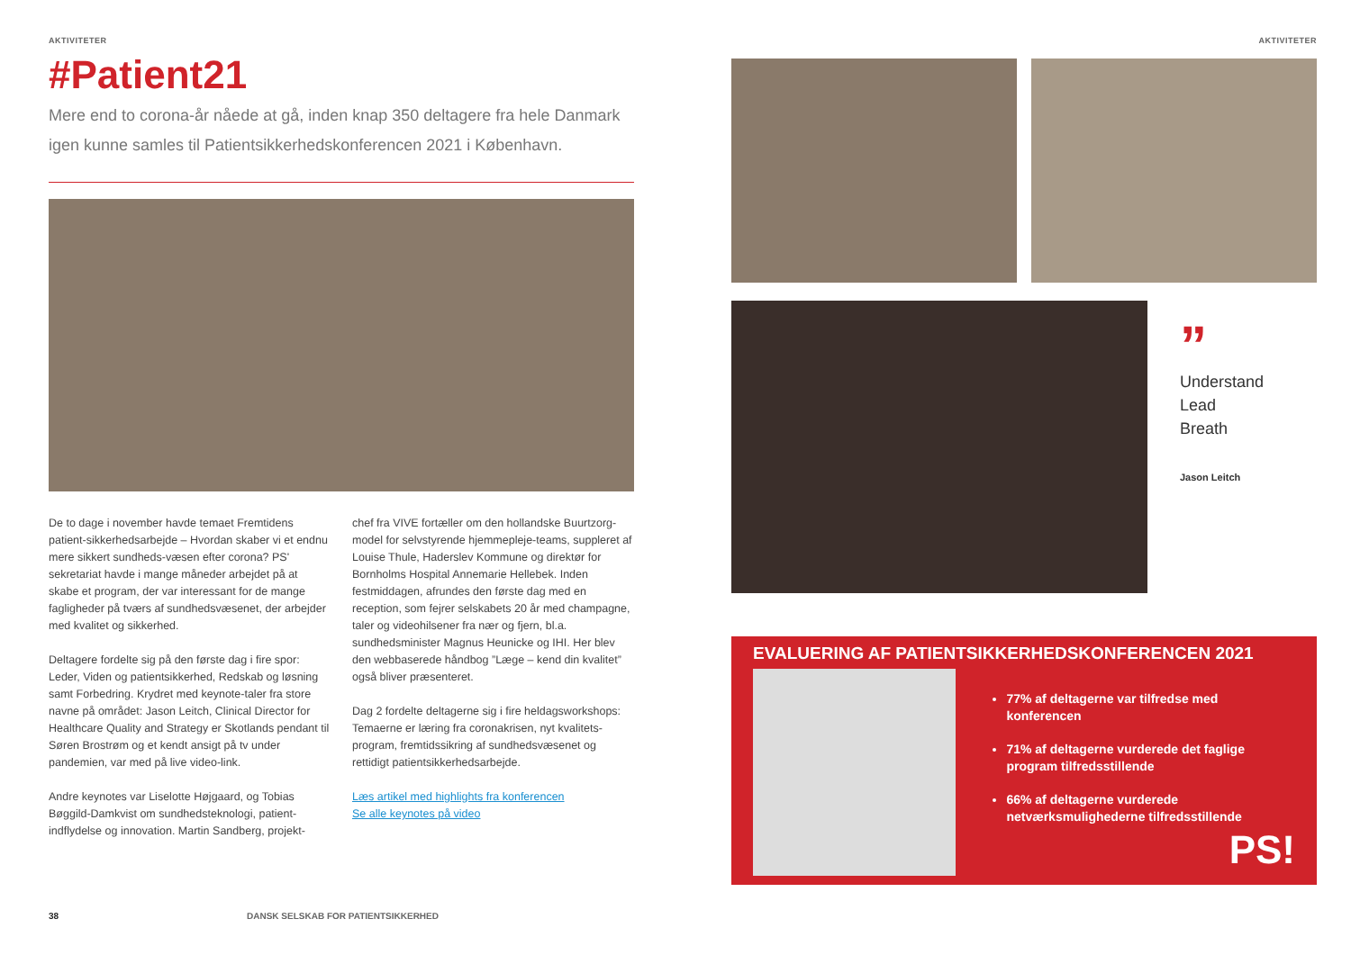AKTIVITETER
#Patient21
Mere end to corona-år nåede at gå, inden knap 350 deltagere fra hele Danmark igen kunne samles til Patientsikkerhedskonferencen 2021 i København.
De to dage i november havde temaet Fremtidens patient-sikkerhedsarbejde – Hvordan skaber vi et endnu mere sikkert sundheds-væsen efter corona? PS' sekretariat havde i mange måneder arbejdet på at skabe et program, der var interessant for de mange fagligheder på tværs af sundhedsvæsenet, der arbejder med kvalitet og sikkerhed.
Deltagere fordelte sig på den første dag i fire spor: Leder, Viden og patientsikkerhed, Redskab og løsning samt Forbedring. Krydret med keynote-taler fra store navne på området: Jason Leitch, Clinical Director for Healthcare Quality and Strategy er Skotlands pendant til Søren Brostrøm og et kendt ansigt på tv under pandemien, var med på live video-link.
Andre keynotes var Liselotte Højgaard, og Tobias Bøggild-Damkvist om sundhedsteknologi, patient-indflydelse og innovation. Martin Sandberg, projekt-
chef fra VIVE fortæller om den hollandske Buurtzorg-model for selvstyrende hjemmepleje-teams, suppleret af Louise Thule, Haderslev Kommune og direktør for Bornholms Hospital Annemarie Hellebek. Inden festmiddagen, afrundes den første dag med en reception, som fejrer selskabets 20 år med champagne, taler og videohilsener fra nær og fjern, bl.a. sundhedsminister Magnus Heunicke og IHI. Her blev den webbaserede håndbog ”Læge – kend din kvalitet” også bliver præsenteret.
Dag 2 fordelte deltagerne sig i fire heldagsworkshops: Temaerne er læring fra coronakrisen, nyt kvalitets-program, fremtidssikring af sundhedsvæsenet og rettidigt patientsikkerhedsarbejde.
Læs artikel med highlights fra konferencen
Se alle keynotes på video
AKTIVITETER
”
Understand
Lead
Breath
Jason Leitch
EVALUERING AF PATIENTSIKKERHEDSKONFERENCEN 2021
77% af deltagerne var tilfredse med konferencen
71% af deltagerne vurderede det faglige program tilfredsstillende
66% af deltagerne vurderede netværksmulighederne tilfredsstillende
PS!
38
DANSK SELSKAB FOR PATIENTSIKKERHED